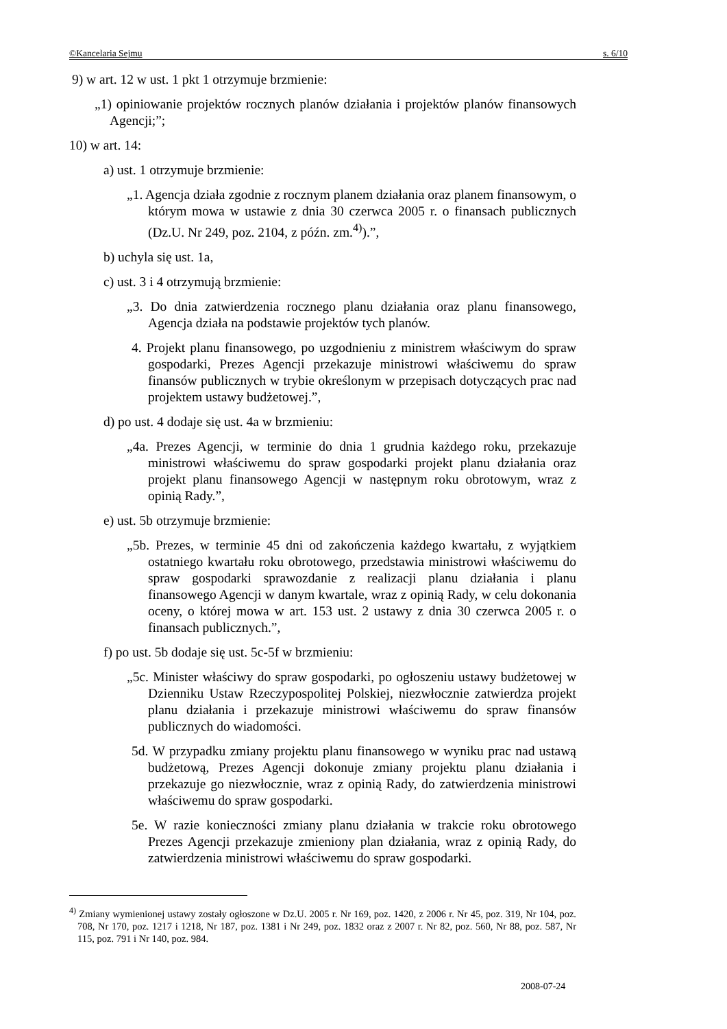©Kancelaria Sejmu s. 6/10
9) w art. 12 w ust. 1 pkt 1 otrzymuje brzmienie:
„1) opiniowanie projektów rocznych planów działania i projektów planów finansowych Agencji;”;
10) w art. 14:
a) ust. 1 otrzymuje brzmienie:
„1. Agencja działa zgodnie z rocznym planem działania oraz planem finansowym, o którym mowa w ustawie z dnia 30 czerwca 2005 r. o finansach publicznych (Dz.U. Nr 249, poz. 2104, z późn. zm.<sup>4)</sup>).”,
b) uchyla się ust. 1a,
c) ust. 3 i 4 otrzymują brzmienie:
„3. Do dnia zatwierdzenia rocznego planu działania oraz planu finansowego, Agencja działa na podstawie projektów tych planów.
4. Projekt planu finansowego, po uzgodnieniu z ministrem właściwym do spraw gospodarki, Prezes Agencji przekazuje ministrowi właściwemu do spraw finansów publicznych w trybie określonym w przepisach dotyczących prac nad projektem ustawy budżetowej.”,
d) po ust. 4 dodaje się ust. 4a w brzmieniu:
„4a. Prezes Agencji, w terminie do dnia 1 grudnia każdego roku, przekazuje ministrowi właściwemu do spraw gospodarki projekt planu działania oraz projekt planu finansowego Agencji w następnym roku obrotowym, wraz z opinią Rady.”,
e) ust. 5b otrzymuje brzmienie:
„5b. Prezes, w terminie 45 dni od zakończenia każdego kwartału, z wyjątkiem ostatniego kwartału roku obrotowego, przedstawia ministrowi właściwemu do spraw gospodarki sprawozdanie z realizacji planu działania i planu finansowego Agencji w danym kwartale, wraz z opinią Rady, w celu dokonania oceny, o której mowa w art. 153 ust. 2 ustawy z dnia 30 czerwca 2005 r. o finansach publicznych.”,
f) po ust. 5b dodaje się ust. 5c-5f w brzmieniu:
„5c. Minister właściwy do spraw gospodarki, po ogłoszeniu ustawy budżetowej w Dzienniku Ustaw Rzeczypospolitej Polskiej, niezwłocznie zatwierdza projekt planu działania i przekazuje ministrowi właściwemu do spraw finansów publicznych do wiadomości.
5d. W przypadku zmiany projektu planu finansowego w wyniku prac nad ustawą budżetową, Prezes Agencji dokonuje zmiany projektu planu działania i przekazuje go niezwłocznie, wraz z opinią Rady, do zatwierdzenia ministrowi właściwemu do spraw gospodarki.
5e. W razie konieczności zmiany planu działania w trakcie roku obrotowego Prezes Agencji przekazuje zmieniony plan działania, wraz z opinią Rady, do zatwierdzenia ministrowi właściwemu do spraw gospodarki.
<sup>4)</sup> Zmiany wymienionej ustawy zostały ogłoszone w Dz.U. 2005 r. Nr 169, poz. 1420, z 2006 r. Nr 45, poz. 319, Nr 104, poz. 708, Nr 170, poz. 1217 i 1218, Nr 187, poz. 1381 i Nr 249, poz. 1832 oraz z 2007 r. Nr 82, poz. 560, Nr 88, poz. 587, Nr 115, poz. 791 i Nr 140, poz. 984.
2008-07-24